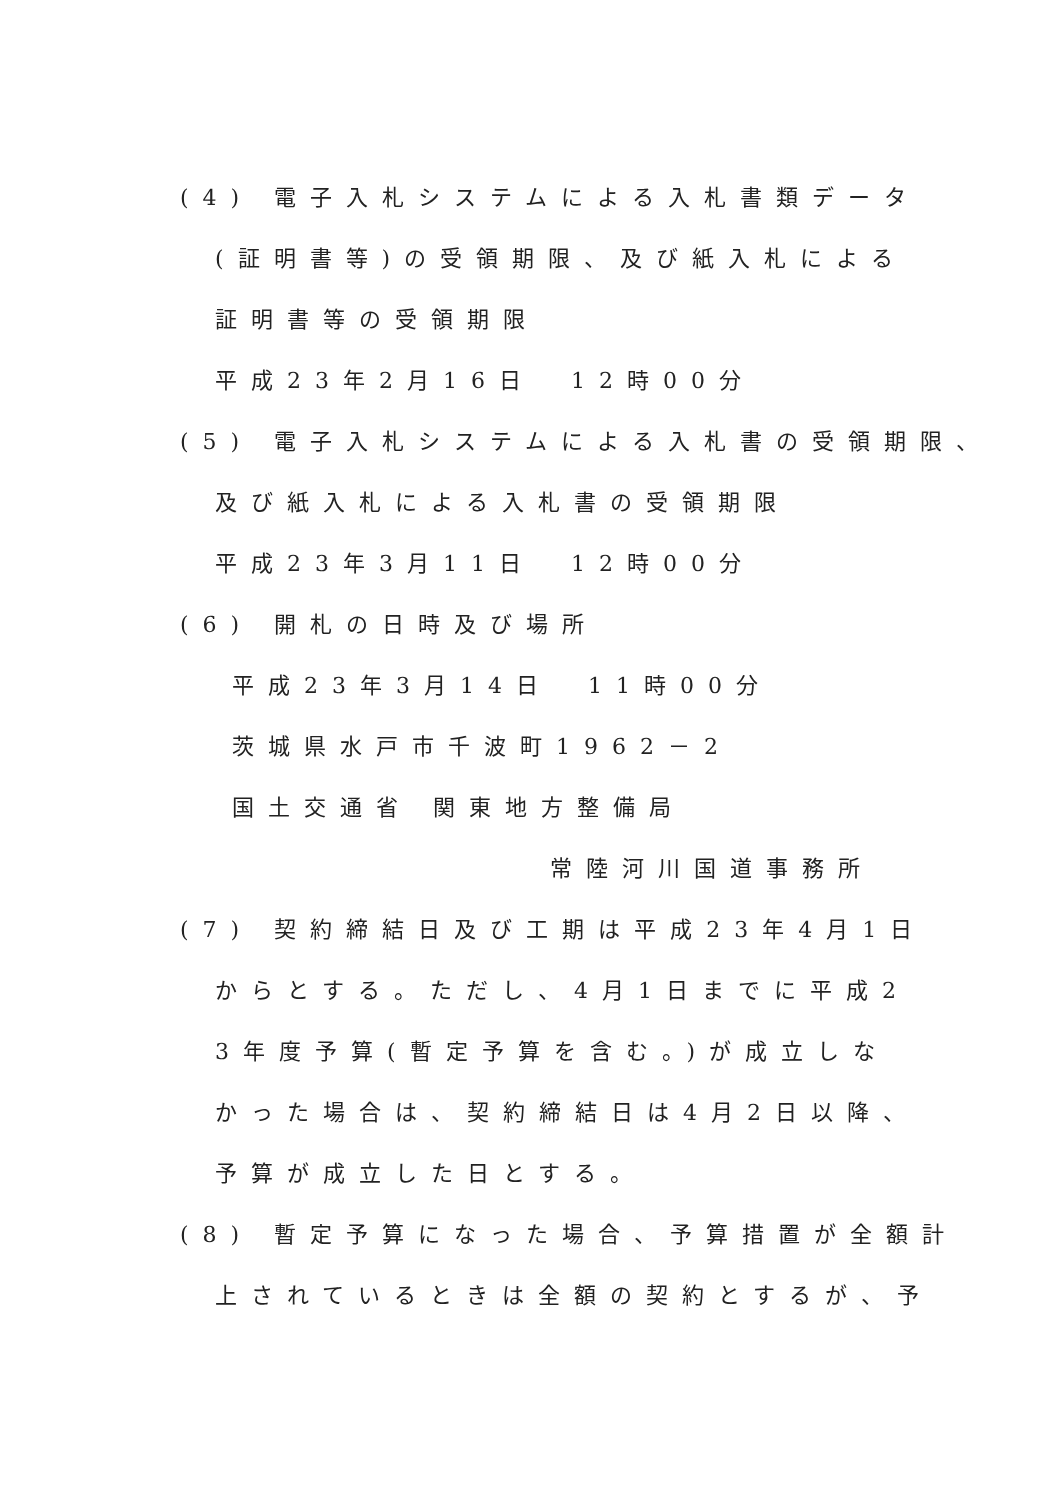(4) 電子入札システムによる入札書類データ
(証明書等)の受領期限、及び紙入札による
証明書等の受領期限
平成23年2月16日　12時00分
(5) 電子入札システムによる入札書の受領期限、
及び紙入札による入札書の受領期限
平成23年3月11日　12時00分
(6) 開札の日時及び場所
平成23年3月14日　11時00分
茨城県水戸市千波町1962－2
国土交通省 関東地方整備局
常陸河川国道事務所
(7) 契約締結日及び工期は平成23年4月1日
からとする。ただし、4月1日までに平成2
3年度予算(暫定予算を含む。)が成立しな
かった場合は、契約締結日は4月2日以降、
予算が成立した日とする。
(8) 暫定予算になった場合、予算措置が全額計
上されているときは全額の契約とするが、予